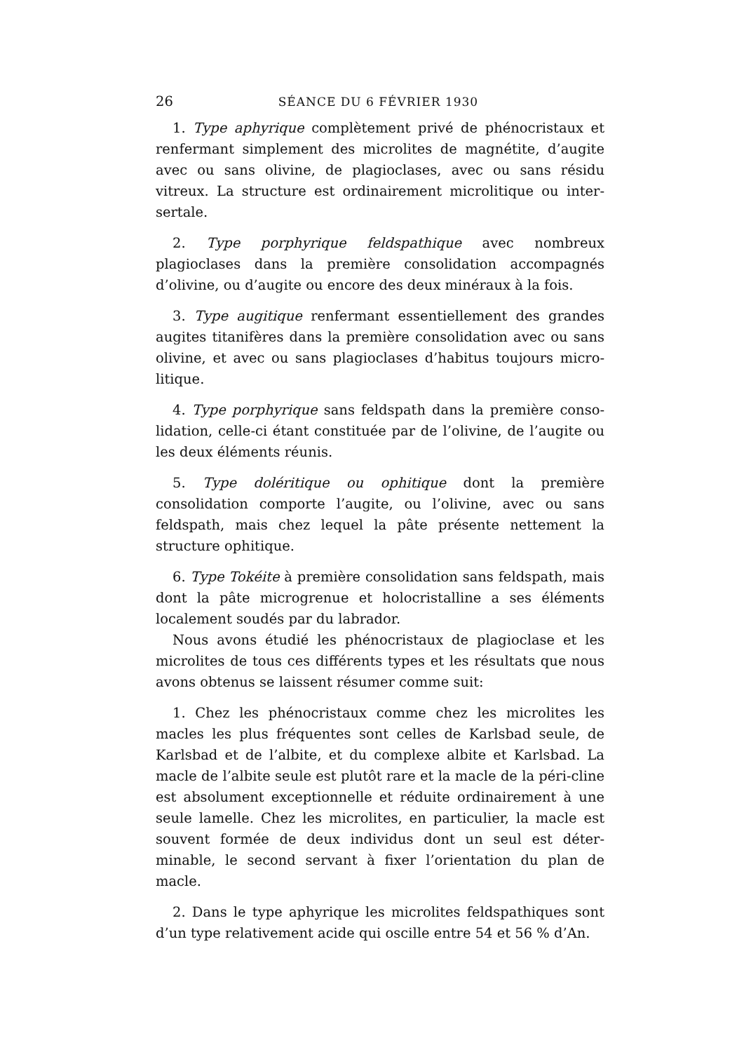26 SÉANCE DU 6 FÉVRIER 1930
1. Type aphyrique complètement privé de phénocristaux et renfermant simplement des microlites de magnétite, d’augite avec ou sans olivine, de plagioclases, avec ou sans résidu vitreux. La structure est ordinairement microlitique ou inter-sertale.
2. Type porphyrique feldspathique avec nombreux plagioclases dans la première consolidation accompagnés d’olivine, ou d’augite ou encore des deux minéraux à la fois.
3. Type augitique renfermant essentiellement des grandes augites titanifères dans la première consolidation avec ou sans olivine, et avec ou sans plagioclases d’habitus toujours micro-litique.
4. Type porphyrique sans feldspath dans la première conso-lidation, celle-ci étant constituée par de l’olivine, de l’augite ou les deux éléments réunis.
5. Type doléritique ou ophitique dont la première consolidation comporte l’augite, ou l’olivine, avec ou sans feldspath, mais chez lequel la pâte présente nettement la structure ophitique.
6. Type Tokéite à première consolidation sans feldspath, mais dont la pâte microgrenue et holocristalline a ses éléments localement soudés par du labrador.
Nous avons étudié les phénocristaux de plagioclase et les microlites de tous ces différents types et les résultats que nous avons obtenus se laissent résumer comme suit:
1. Chez les phénocristaux comme chez les microlites les macles les plus fréquentes sont celles de Karlsbad seule, de Karlsbad et de l’albite, et du complexe albite et Karlsbad. La macle de l’albite seule est plutôt rare et la macle de la péri-cline est absolument exceptionnelle et réduite ordinairement à une seule lamelle. Chez les microlites, en particulier, la macle est souvent formée de deux individus dont un seul est déter-minable, le second servant à fixer l’orientation du plan de macle.
2. Dans le type aphyrique les microlites feldspathiques sont d’un type relativement acide qui oscille entre 54 et 56 % d’An.